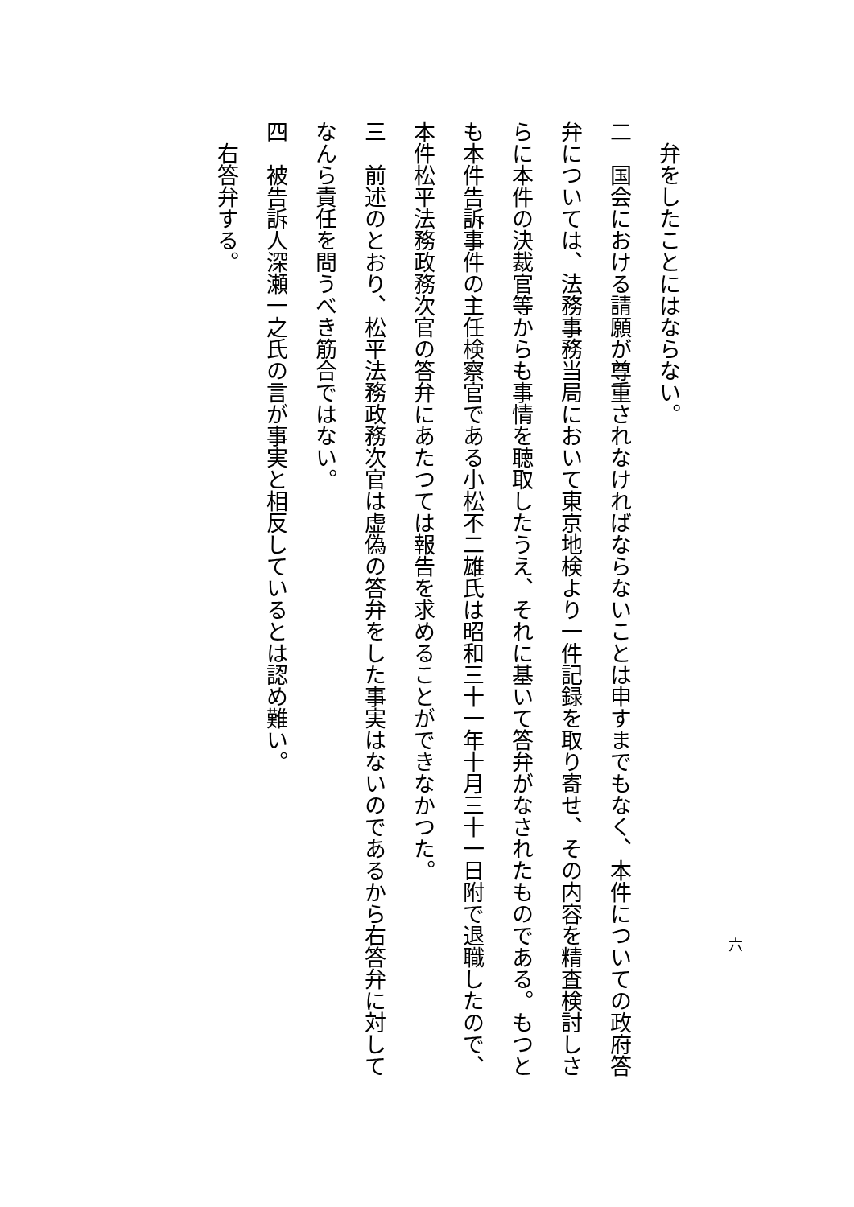弁をしたことにはならない。
二　国会における請願が尊重されなければならないことは申すまでもなく、本件についての政府答弁については、法務事務当局において東京地検より一件記録を取り寄せ、その内容を精査検討しさらに本件の決裁官等からも事情を聴取したうえ、それに基いて答弁がなされたものである。もつとも本件告訴事件の主任検察官である小松不二雄氏は昭和三十一年十月三十一日附で退職したので、本件松平法務政務次官の答弁にあたつては報告を求めることができなかつた。
三　前述のとおり、松平法務政務次官は虚偽の答弁をした事実はないのであるから右答弁に対してなんら責任を問うべき筋合ではない。
四　被告訴人深瀬一之氏の言が事実と相反しているとは認め難い。
　右答弁する。
六